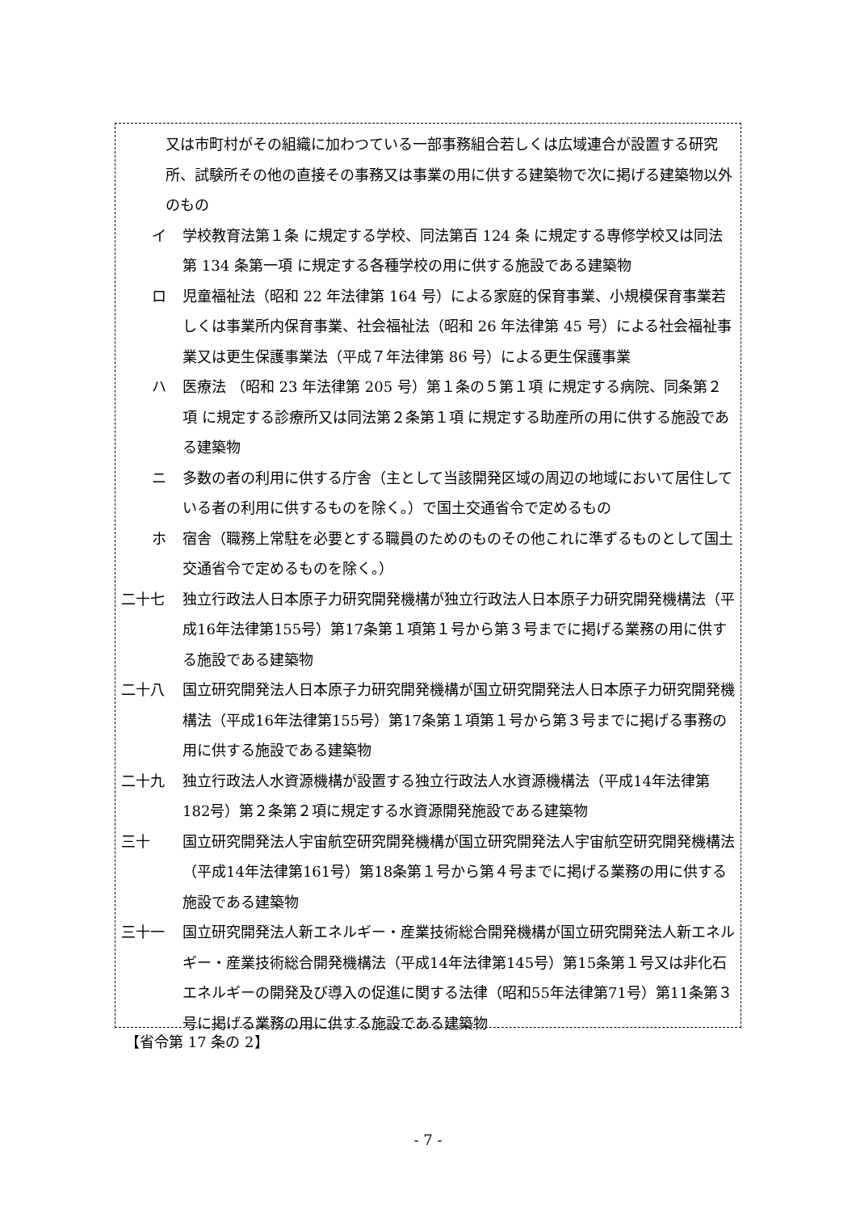又は市町村がその組織に加わつている一部事務組合若しくは広域連合が設置する研究所、試験所その他の直接その事務又は事業の用に供する建築物で次に掲げる建築物以外のもの
イ 学校教育法第１条 に規定する学校、同法第百 124 条 に規定する専修学校又は同法第 134 条第一項 に規定する各種学校の用に供する施設である建築物
ロ 児童福祉法（昭和 22 年法律第 164 号）による家庭的保育事業、小規模保育事業若しくは事業所内保育事業、社会福祉法（昭和 26 年法律第 45 号）による社会福祉事業又は更生保護事業法（平成７年法律第 86 号）による更生保護事業
ハ 医療法 （昭和 23 年法律第 205 号）第１条の５第１項 に規定する病院、同条第２項 に規定する診療所又は同法第２条第１項 に規定する助産所の用に供する施設である建築物
ニ 多数の者の利用に供する庁舎（主として当該開発区域の周辺の地域において居住している者の利用に供するものを除く。）で国土交通省令で定めるもの
ホ 宿舎（職務上常駐を必要とする職員のためのものその他これに準ずるものとして国土交通省令で定めるものを除く。）
二十七 独立行政法人日本原子力研究開発機構が独立行政法人日本原子力研究開発機構法（平成16年法律第155号）第17条第１項第１号から第３号までに掲げる業務の用に供する施設である建築物
二十八 国立研究開発法人日本原子力研究開発機構が国立研究開発法人日本原子力研究開発機構法（平成16年法律第155号）第17条第１項第１号から第３号までに掲げる事務の用に供する施設である建築物
二十九 独立行政法人水資源機構が設置する独立行政法人水資源機構法（平成14年法律第182号）第２条第２項に規定する水資源開発施設である建築物
三十 国立研究開発法人宇宙航空研究開発機構が国立研究開発法人宇宙航空研究開発機構法（平成14年法律第161号）第18条第１号から第４号までに掲げる業務の用に供する施設である建築物
三十一 国立研究開発法人新エネルギー・産業技術総合開発機構が国立研究開発法人新エネルギー・産業技術総合開発機構法（平成14年法律第145号）第15条第１号又は非化石エネルギーの開発及び導入の促進に関する法律（昭和55年法律第71号）第11条第３号に掲げる業務の用に供する施設である建築物
【省令第 17 条の 2】
- 7 -